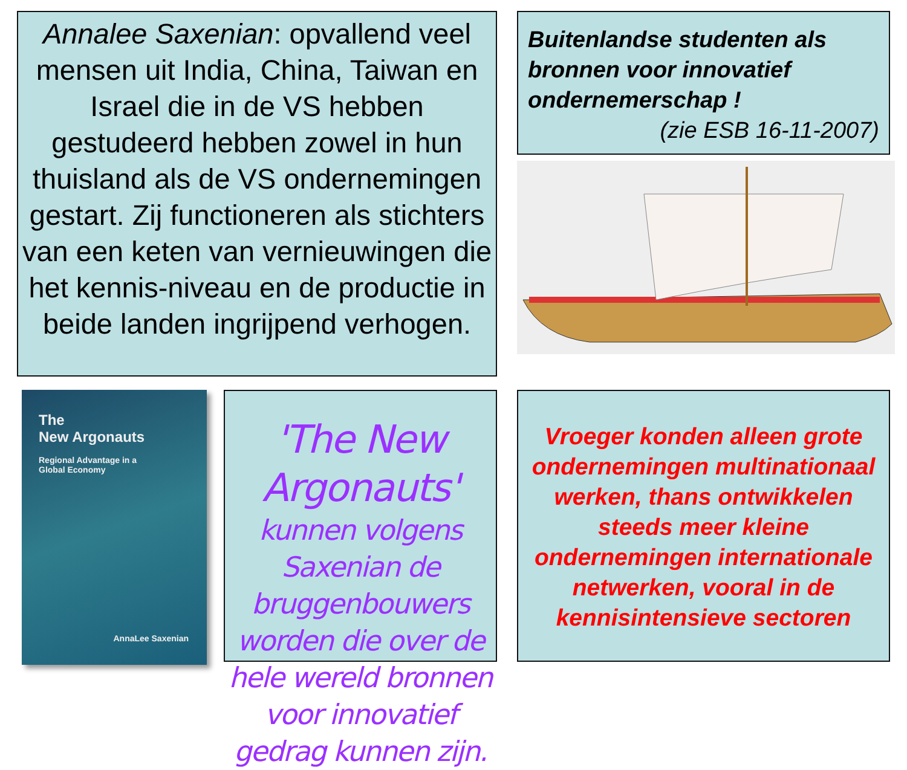Annalee Saxenian: opvallend veel mensen uit India, China, Taiwan en Israel die in de VS hebben gestudeerd hebben zowel in hun thuisland als de VS ondernemingen gestart. Zij functioneren als stichters van een keten van vernieuwingen die het kennis-niveau en de productie in beide landen ingrijpend verhogen.
Buitenlandse studenten als bronnen voor innovatief ondernemerschap !
(zie ESB 16-11-2007)
The
New Argonauts
Regional Advantage in a
Global Economy
AnnaLee Saxenian
'The New Argonauts'
kunnen volgens Saxenian de bruggenbouwers worden die over de hele wereld bronnen voor innovatief gedrag kunnen zijn.
Vroeger konden alleen grote ondernemingen multinationaal werken, thans ontwikkelen steeds meer kleine ondernemingen internationale netwerken, vooral in de kennisintensieve sectoren